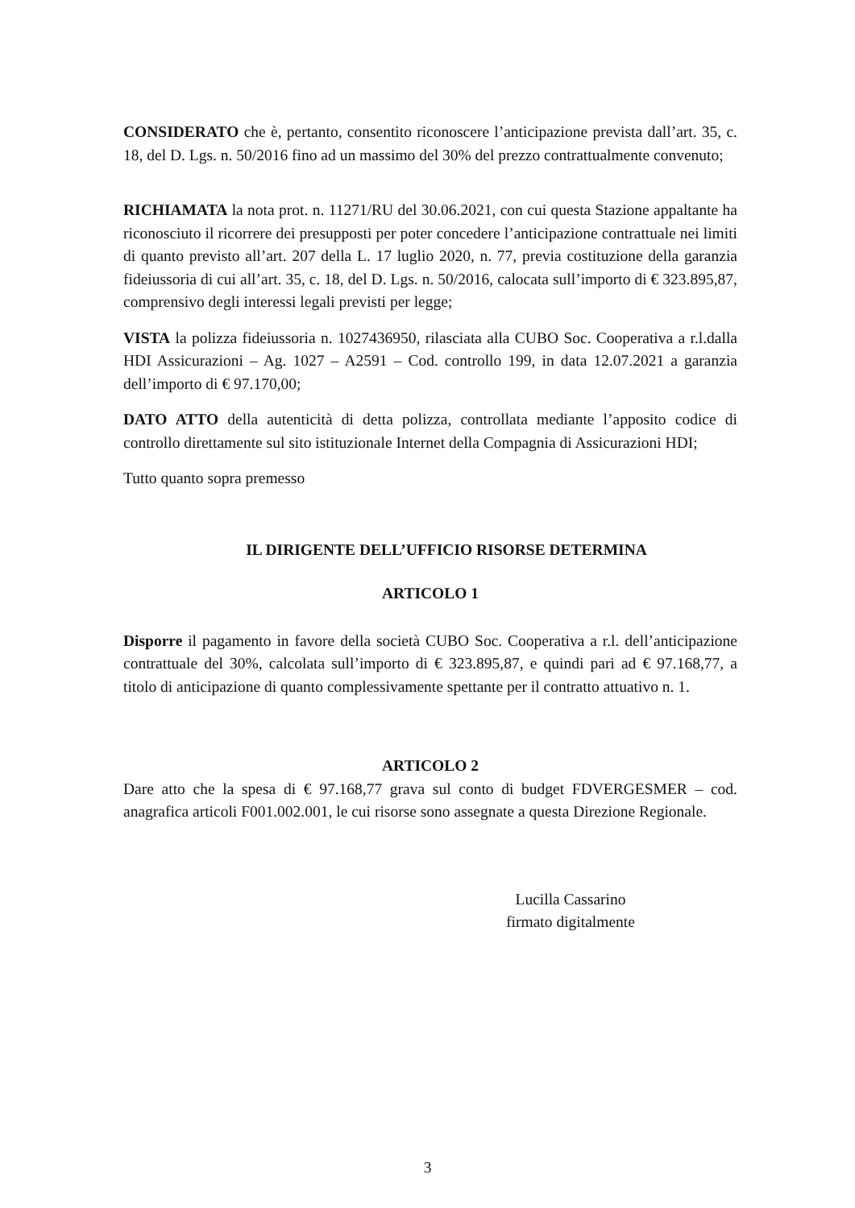CONSIDERATO che è, pertanto, consentito riconoscere l’anticipazione prevista dall’art. 35, c. 18, del D. Lgs. n. 50/2016 fino ad un massimo del 30% del prezzo contrattualmente convenuto;
RICHIAMATA la nota prot. n. 11271/RU del 30.06.2021, con cui questa Stazione appaltante ha riconosciuto il ricorrere dei presupposti per poter concedere l’anticipazione contrattuale nei limiti di quanto previsto all’art. 207 della L. 17 luglio 2020, n. 77, previa costituzione della garanzia fideiussoria di cui all’art. 35, c. 18, del D. Lgs. n. 50/2016, calocata sull’importo di € 323.895,87, comprensivo degli interessi legali previsti per legge;
VISTA la polizza fideiussoria n. 1027436950, rilasciata alla CUBO Soc. Cooperativa a r.l.dalla HDI Assicurazioni – Ag. 1027 – A2591 – Cod. controllo 199, in data 12.07.2021 a garanzia dell’importo di € 97.170,00;
DATO ATTO della autenticità di detta polizza, controllata mediante l’apposito codice di controllo direttamente sul sito istituzionale Internet della Compagnia di Assicurazioni HDI;
Tutto quanto sopra premesso
IL DIRIGENTE DELL’UFFICIO RISORSE DETERMINA
ARTICOLO 1
Disporre il pagamento in favore della società CUBO Soc. Cooperativa a r.l. dell’anticipazione contrattuale del 30%, calcolata sull’importo di € 323.895,87, e quindi pari ad € 97.168,77, a titolo di anticipazione di quanto complessivamente spettante per il contratto attuativo n. 1.
ARTICOLO 2
Dare atto che la spesa di € 97.168,77 grava sul conto di budget FDVERGESMER – cod. anagrafica articoli F001.002.001, le cui risorse sono assegnate a questa Direzione Regionale.
Lucilla Cassarino
firmato digitalmente
3